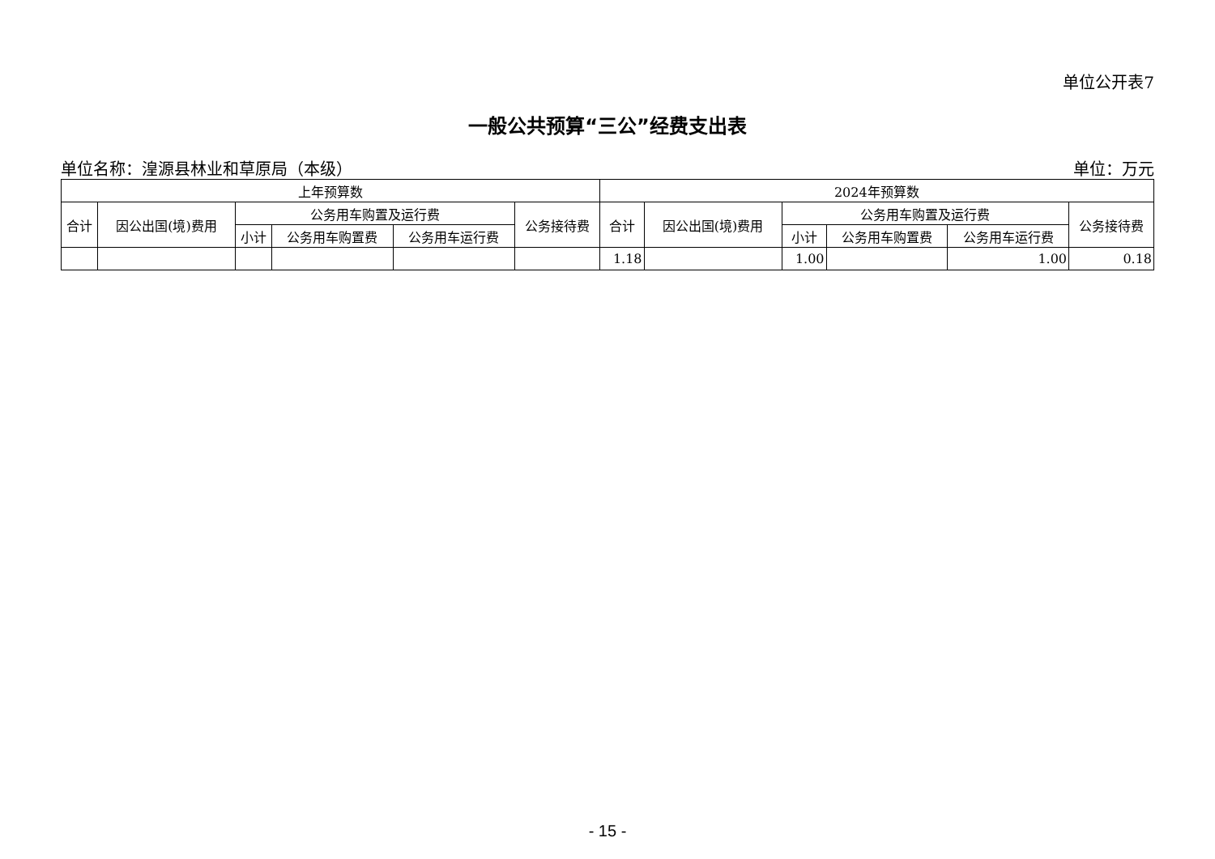单位公开表7
一般公共预算“三公”经费支出表
单位名称：湟源县林业和草原局（本级） 单位：万元
| 上年预算数 | | | | | | 2024年预算数 | | | | | |
| --- | --- | --- | --- | --- | --- | --- | --- | --- | --- | --- | --- |
| 合计 | 因公出国(境)费用 | 公务用车购置及运行费 | | | 公务接待费 | 合计 | 因公出国(境)费用 | 公务用车购置及运行费 | | | 公务接待费 |
| | | 小计 | 公务用车购置费 | 公务用车运行费 | | | | 小计 | 公务用车购置费 | 公务用车运行费 | |
| | | | | | | 1.18 | | 1.00 | | 1.00 | 0.18 |
- 15 -